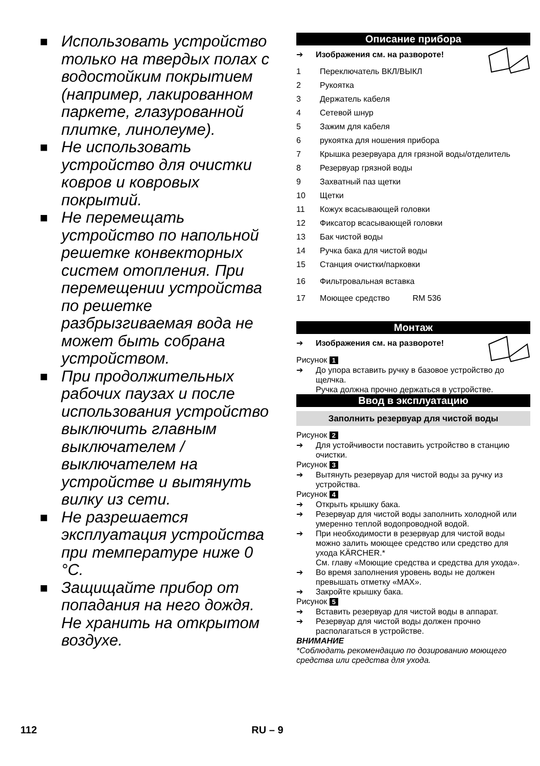■ Использовать устройство только на твердых полах с водостойким покрытием (например, лакированном паркете, глазурованной плитке, линолеуме).
■ Не использовать устройство для очистки ковров и ковровых покрытий.
■ Не перемещать устройство по напольной решетке конвекторных систем отопления. При перемещении устройства по решетке разбрызгиваемая вода не может быть собрана устройством.
■ При продолжительных рабочих паузах и после использования устройство выключить главным выключателем / выключателем на устройстве и вытянуть вилку из сети.
■ Не разрешается эксплуатация устройства при температуре ниже 0 °C.
■ Защищайте прибор от попадания на него дождя. Не хранить на открытом воздухе.
Описание прибора
➔ Изображения см. на развороте!
1 Переключатель ВКЛ/ВЫКЛ
2 Рукоятка
3 Держатель кабеля
4 Сетевой шнур
5 Зажим для кабеля
6 рукоятка для ношения прибора
7 Крышка резервуара для грязной воды/отделитель
8 Резервуар грязной воды
9 Захватный паз щетки
10 Щетки
11 Кожух всасывающей головки
12 Фиксатор всасывающей головки
13 Бак чистой воды
14 Ручка бака для чистой воды
15 Станция очистки/парковки
16 Фильтровальная вставка
17 Моющее средство RM 536
Монтаж
➔ Изображения см. на развороте!
Рисунок 1
➔ До упора вставить ручку в базовое устройство до щелчка.
Ручка должна прочно держаться в устройстве.
Ввод в эксплуатацию
Заполнить резервуар для чистой воды
Рисунок 2
➔ Для устойчивости поставить устройство в станцию очистки.
Рисунок 3
➔ Вытянуть резервуар для чистой воды за ручку из устройства.
Рисунок 4
➔ Открыть крышку бака.
➔ Резервуар для чистой воды заполнить холодной или умеренно теплой водопроводной водой.
➔ При необходимости в резервуар для чистой воды можно залить моющее средство или средство для ухода KÄRCHER.*
См. главу «Моющие средства и средства для ухода».
➔ Во время заполнения уровень воды не должен превышать отметку «MAX».
➔ Закройте крышку бака.
Рисунок 5
➔ Вставить резервуар для чистой воды в аппарат.
➔ Резервуар для чистой воды должен прочно располагаться в устройстве.
ВНИМАНИЕ
*Соблюдать рекомендацию по дозированию моющего средства или средства для ухода.
112 RU – 9